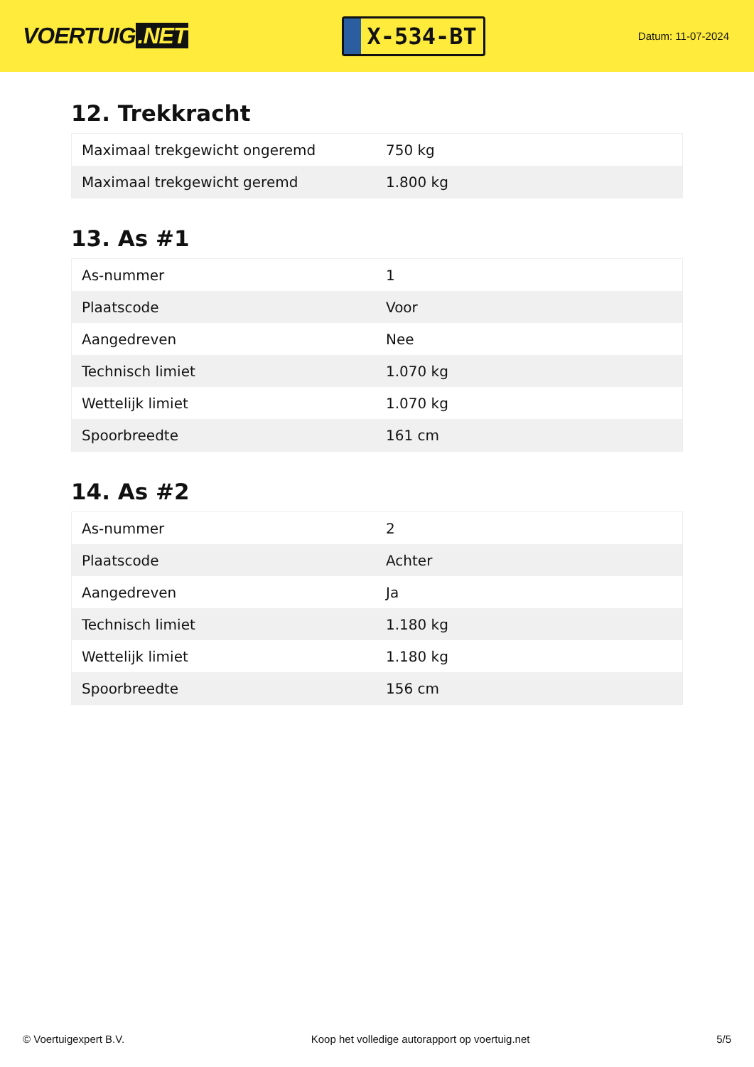VOERTUIG.NET
X-534-BT
Datum: 11-07-2024
12. Trekkracht
| Maximaal trekgewicht ongeremd | 750 kg |
| Maximaal trekgewicht geremd | 1.800 kg |
13. As #1
| As-nummer | 1 |
| Plaatscode | Voor |
| Aangedreven | Nee |
| Technisch limiet | 1.070 kg |
| Wettelijk limiet | 1.070 kg |
| Spoorbreedte | 161 cm |
14. As #2
| As-nummer | 2 |
| Plaatscode | Achter |
| Aangedreven | Ja |
| Technisch limiet | 1.180 kg |
| Wettelijk limiet | 1.180 kg |
| Spoorbreedte | 156 cm |
© Voertuigexpert B.V. Koop het volledige autorapport op voertuig.net 5/5